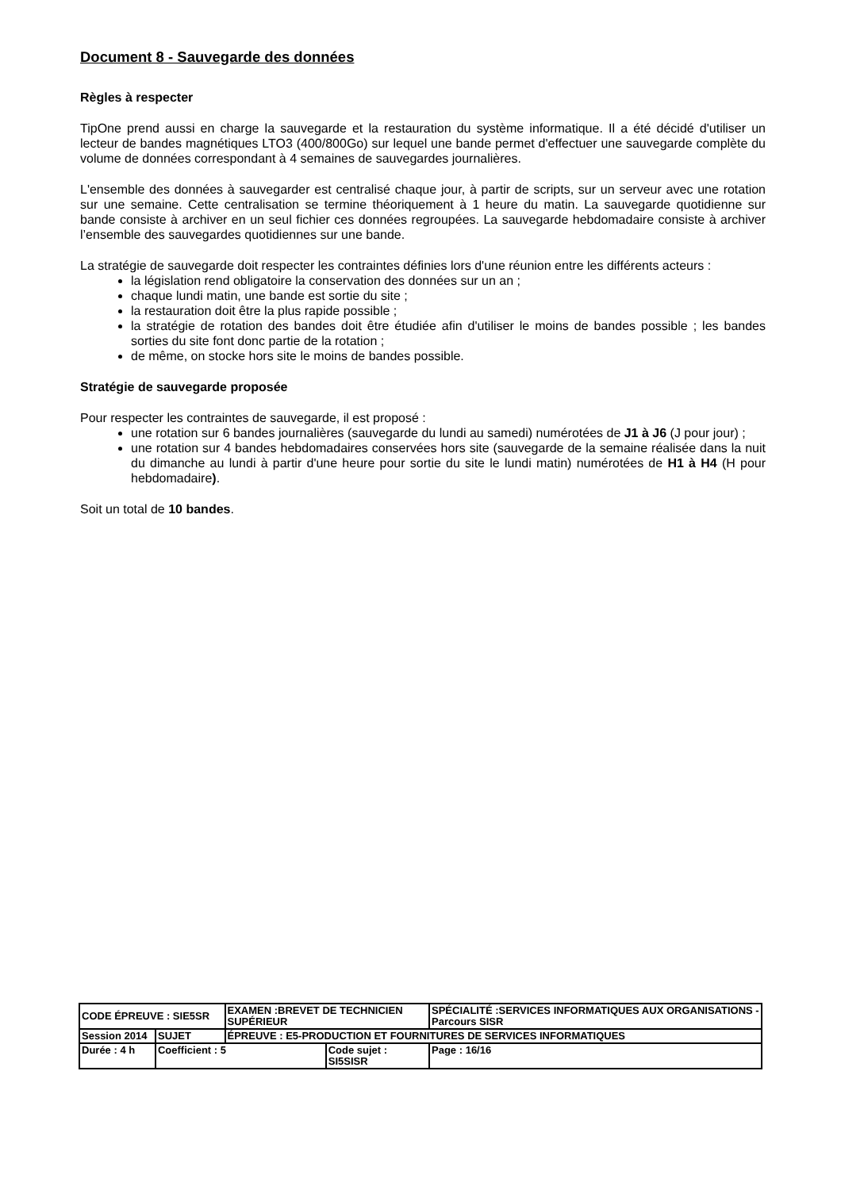Document 8 - Sauvegarde des données
Règles à respecter
TipOne prend aussi en charge la sauvegarde et la restauration du système informatique. Il a été décidé d'utiliser un lecteur de bandes magnétiques LTO3 (400/800Go) sur lequel une bande permet d'effectuer une sauvegarde complète du volume de données correspondant à 4 semaines de sauvegardes journalières.
L'ensemble des données à sauvegarder est centralisé chaque jour, à partir de scripts, sur un serveur avec une rotation sur une semaine. Cette centralisation se termine théoriquement à 1 heure du matin. La sauvegarde quotidienne sur bande consiste à archiver en un seul fichier ces données regroupées. La sauvegarde hebdomadaire consiste à archiver l’ensemble des sauvegardes quotidiennes sur une bande.
La stratégie de sauvegarde doit respecter les contraintes définies lors d'une réunion entre les différents acteurs :
la législation rend obligatoire la conservation des données sur un an ;
chaque lundi matin, une bande est sortie du site ;
la restauration doit être la plus rapide possible ;
la stratégie de rotation des bandes doit être étudiée afin d'utiliser le moins de bandes possible ; les bandes sorties du site font donc partie de la rotation ;
de même, on stocke hors site le moins de bandes possible.
Stratégie de sauvegarde proposée
Pour respecter les contraintes de sauvegarde, il est proposé :
une rotation sur 6 bandes journalières (sauvegarde du lundi au samedi) numérotées de J1 à J6 (J pour jour) ;
une rotation sur 4 bandes hebdomadaires conservées hors site (sauvegarde de la semaine réalisée dans la nuit du dimanche au lundi à partir d'une heure pour sortie du site le lundi matin) numérotées de H1 à H4 (H pour hebdomadaire).
Soit un total de 10 bandes.
| CODE ÉPREUVE : SIE5SR | | EXAMEN :BREVET DE TECHNICIEN SUPÉRIEUR | | SPÉCIALITÉ :SERVICES INFORMATIQUES AUX ORGANISATIONS - Parcours SISR | |
| Session 2014 | SUJET | ÉPREUVE : E5-PRODUCTION ET FOURNITURES DE SERVICES INFORMATIQUES | | | |
| Durée : 4 h | Coefficient : 5 | | Code sujet : SI5SISR | | Page : 16/16 |